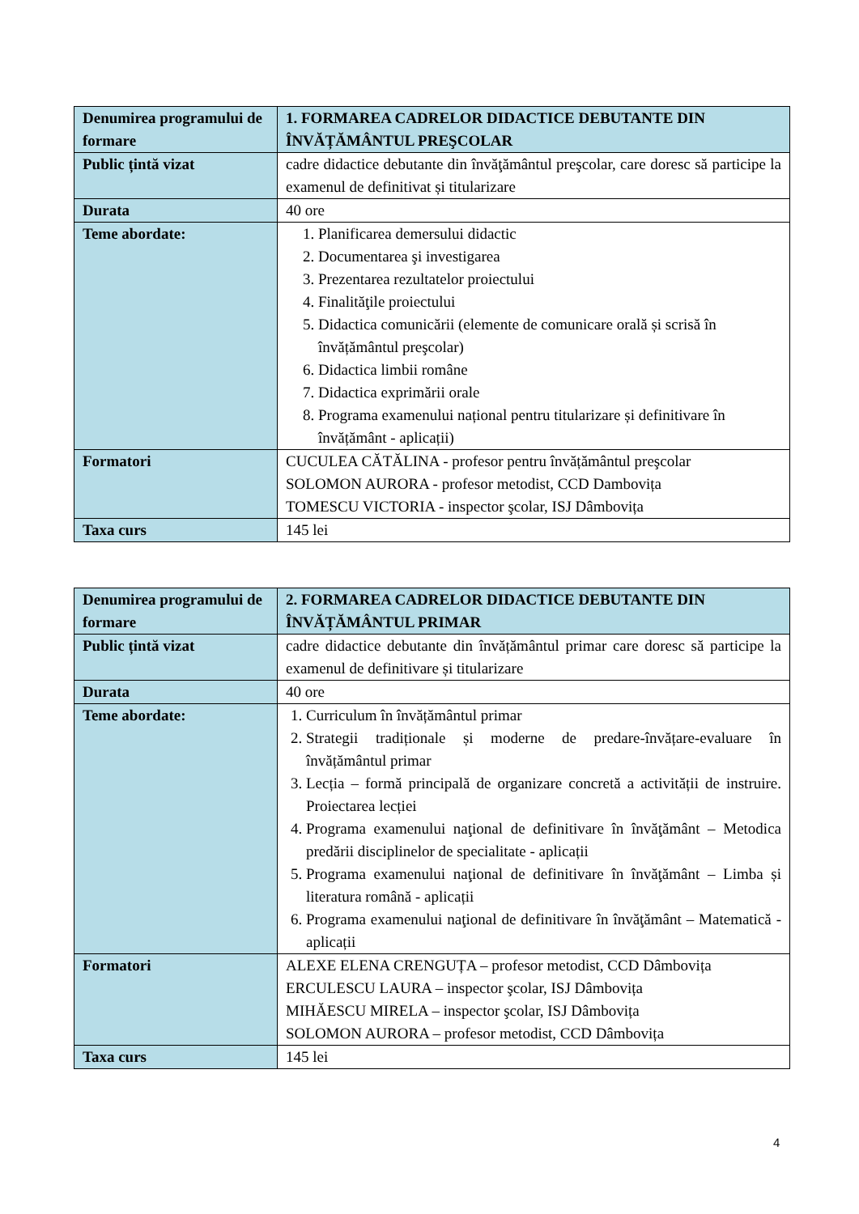| Denumirea programului de formare | 1. FORMAREA CADRELOR DIDACTICE DEBUTANTE DIN ÎNVĂȚĂMÂNTUL PREŞCOLAR |
| Public țintă vizat | cadre didactice debutante din învăţământul preşcolar, care doresc să participe la examenul de definitivat și titularizare |
| Durata | 40 ore |
| Teme abordate: | 1. Planificarea demersului didactic 2. Documentarea şi investigarea 3. Prezentarea rezultatelor proiectului 4. Finalităţile proiectului 5. Didactica comunicării (elemente de comunicare orală și scrisă în învățământul preşcolar) 6. Didactica limbii române 7. Didactica exprimării orale 8. Programa examenului național pentru titularizare și definitivare în învățământ - aplicații) |
| Formatori | CUCULEA CĂTĂLINA - profesor pentru învățământul preşcolar SOLOMON AURORA - profesor metodist, CCD Dambovița TOMESCU VICTORIA - inspector şcolar, ISJ Dâmbovița |
| Taxa curs | 145 lei |
| Denumirea programului de formare | 2. FORMAREA CADRELOR DIDACTICE DEBUTANTE DIN ÎNVĂȚĂMÂNTUL PRIMAR |
| Public țintă vizat | cadre didactice debutante din învățământul primar care doresc să participe la examenul de definitivare și titularizare |
| Durata | 40 ore |
| Teme abordate: | 1. Curriculum în învățământul primar 2. Strategii tradiționale și moderne de predare-învățare-evaluare în învățământul primar 3. Lecția – formă principală de organizare concretă a activității de instruire. Proiectarea lecției 4. Programa examenului naţional de definitivare în învăţământ – Metodica predării disciplinelor de specialitate - aplicații 5. Programa examenului naţional de definitivare în învăţământ – Limba și literatura română - aplicații 6. Programa examenului naţional de definitivare în învăţământ – Matematică - aplicații |
| Formatori | ALEXE ELENA CRENGUȚA – profesor metodist, CCD Dâmbovița ERCULESCU LAURA – inspector şcolar, ISJ Dâmbovița MIHĂESCU MIRELA – inspector şcolar, ISJ Dâmbovița SOLOMON AURORA – profesor metodist, CCD Dâmbovița |
| Taxa curs | 145 lei |
4